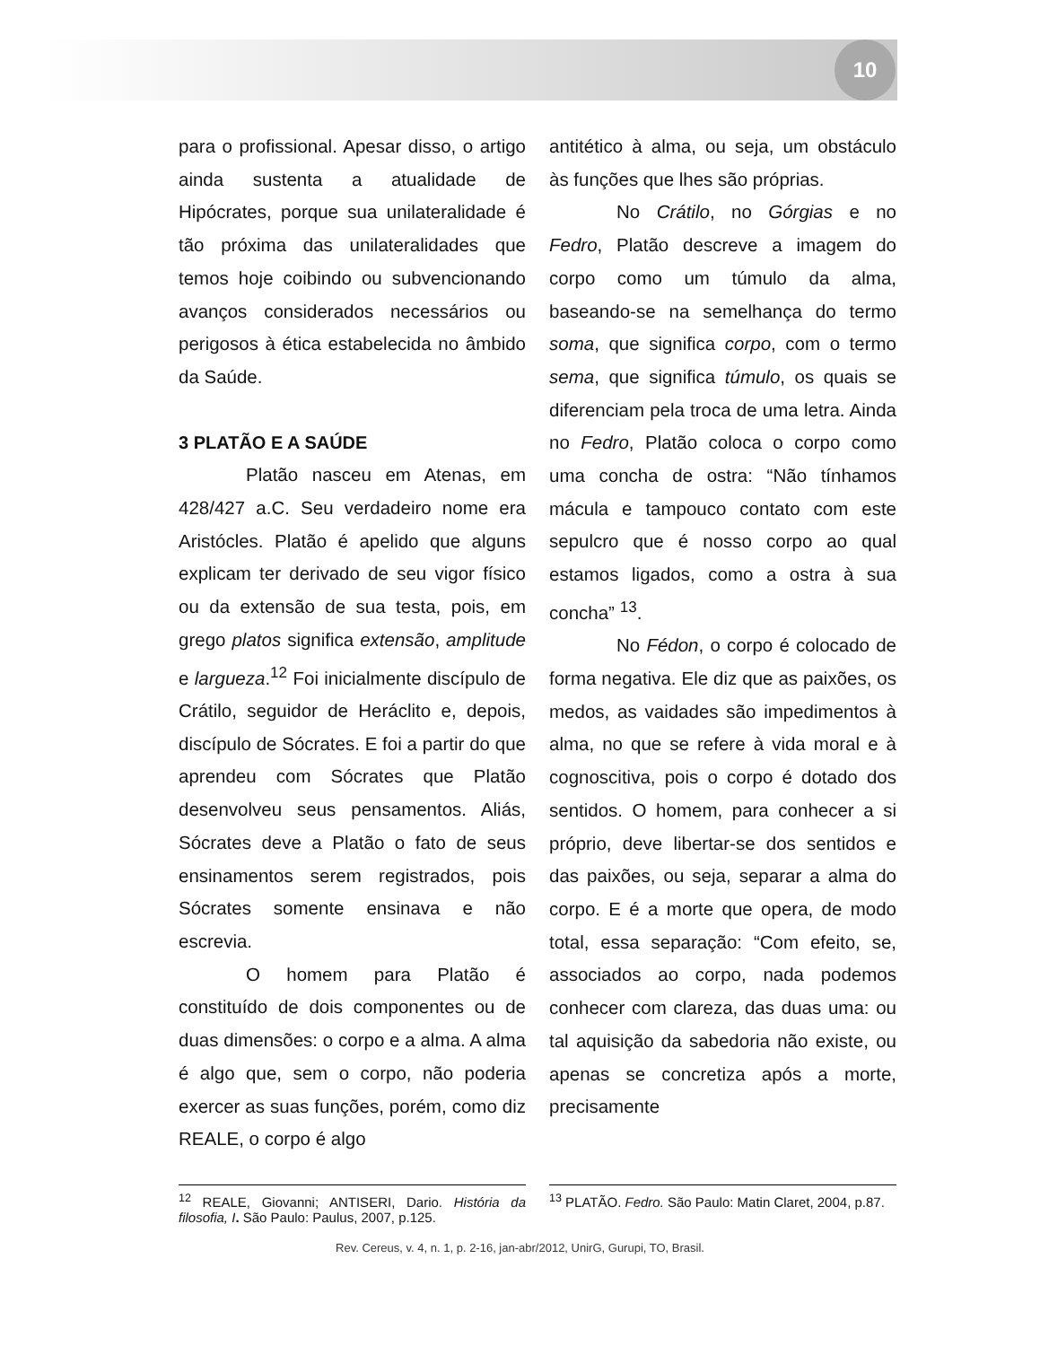10
para o profissional. Apesar disso, o artigo ainda sustenta a atualidade de Hipócrates, porque sua unilateralidade é tão próxima das unilateralidades que temos hoje coibindo ou subvencionando avanços considerados necessários ou perigosos à ética estabelecida no âmbido da Saúde.
3 PLATÃO E A SAÚDE
Platão nasceu em Atenas, em 428/427 a.C. Seu verdadeiro nome era Aristócles. Platão é apelido que alguns explicam ter derivado de seu vigor físico ou da extensão de sua testa, pois, em grego platos significa extensão, amplitude e largueza.<sup>12</sup> Foi inicialmente discípulo de Crátilo, seguidor de Heráclito e, depois, discípulo de Sócrates. E foi a partir do que aprendeu com Sócrates que Platão desenvolveu seus pensamentos. Aliás, Sócrates deve a Platão o fato de seus ensinamentos serem registrados, pois Sócrates somente ensinava e não escrevia.
O homem para Platão é constituído de dois componentes ou de duas dimensões: o corpo e a alma. A alma é algo que, sem o corpo, não poderia exercer as suas funções, porém, como diz REALE, o corpo é algo
antitético à alma, ou seja, um obstáculo às funções que lhes são próprias.
No Crátilo, no Górgias e no Fedro, Platão descreve a imagem do corpo como um túmulo da alma, baseando-se na semelhança do termo soma, que significa corpo, com o termo sema, que significa túmulo, os quais se diferenciam pela troca de uma letra. Ainda no Fedro, Platão coloca o corpo como uma concha de ostra: “Não tínhamos mácula e tampouco contato com este sepulcro que é nosso corpo ao qual estamos ligados, como a ostra à sua concha” <sup>13</sup>.
No Fédon, o corpo é colocado de forma negativa. Ele diz que as paixões, os medos, as vaidades são impedimentos à alma, no que se refere à vida moral e à cognoscitiva, pois o corpo é dotado dos sentidos. O homem, para conhecer a si próprio, deve libertar-se dos sentidos e das paixões, ou seja, separar a alma do corpo. E é a morte que opera, de modo total, essa separação: “Com efeito, se, associados ao corpo, nada podemos conhecer com clareza, das duas uma: ou tal aquisição da sabedoria não existe, ou apenas se concretiza após a morte, precisamente
<sup>12</sup> REALE, Giovanni; ANTISERI, Dario. História da filosofia, I. São Paulo: Paulus, 2007, p.125.
<sup>13</sup> PLATÃO. Fedro. São Paulo: Matin Claret, 2004, p.87.
Rev. Cereus, v. 4, n. 1, p. 2-16, jan-abr/2012, UnirG, Gurupi, TO, Brasil.